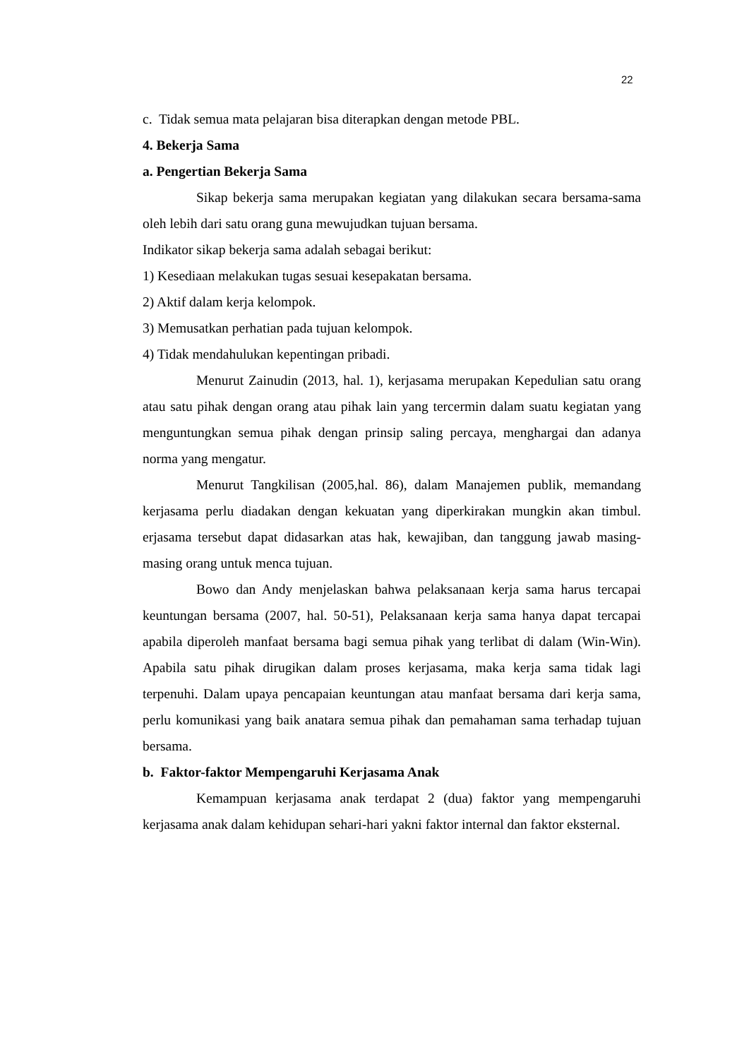22
c. Tidak semua mata pelajaran bisa diterapkan dengan metode PBL.
4. Bekerja Sama
a. Pengertian Bekerja Sama
Sikap bekerja sama merupakan kegiatan yang dilakukan secara bersama-sama oleh lebih dari satu orang guna mewujudkan tujuan bersama.
Indikator sikap bekerja sama adalah sebagai berikut:
1) Kesediaan melakukan tugas sesuai kesepakatan bersama.
2) Aktif dalam kerja kelompok.
3) Memusatkan perhatian pada tujuan kelompok.
4) Tidak mendahulukan kepentingan pribadi.
Menurut Zainudin (2013, hal. 1), kerjasama merupakan Kepedulian satu orang atau satu pihak dengan orang atau pihak lain yang tercermin dalam suatu kegiatan yang menguntungkan semua pihak dengan prinsip saling percaya, menghargai dan adanya norma yang mengatur.
Menurut Tangkilisan (2005,hal. 86), dalam Manajemen publik, memandang kerjasama perlu diadakan dengan kekuatan yang diperkirakan mungkin akan timbul. erjasama tersebut dapat didasarkan atas hak, kewajiban, dan tanggung jawab masing-masing orang untuk menca tujuan.
Bowo dan Andy menjelaskan bahwa pelaksanaan kerja sama harus tercapai keuntungan bersama (2007, hal. 50-51), Pelaksanaan kerja sama hanya dapat tercapai apabila diperoleh manfaat bersama bagi semua pihak yang terlibat di dalam (Win-Win). Apabila satu pihak dirugikan dalam proses kerjasama, maka kerja sama tidak lagi terpenuhi. Dalam upaya pencapaian keuntungan atau manfaat bersama dari kerja sama, perlu komunikasi yang baik anatara semua pihak dan pemahaman sama terhadap tujuan bersama.
b. Faktor-faktor Mempengaruhi Kerjasama Anak
Kemampuan kerjasama anak terdapat 2 (dua) faktor yang mempengaruhi kerjasama anak dalam kehidupan sehari-hari yakni faktor internal dan faktor eksternal.